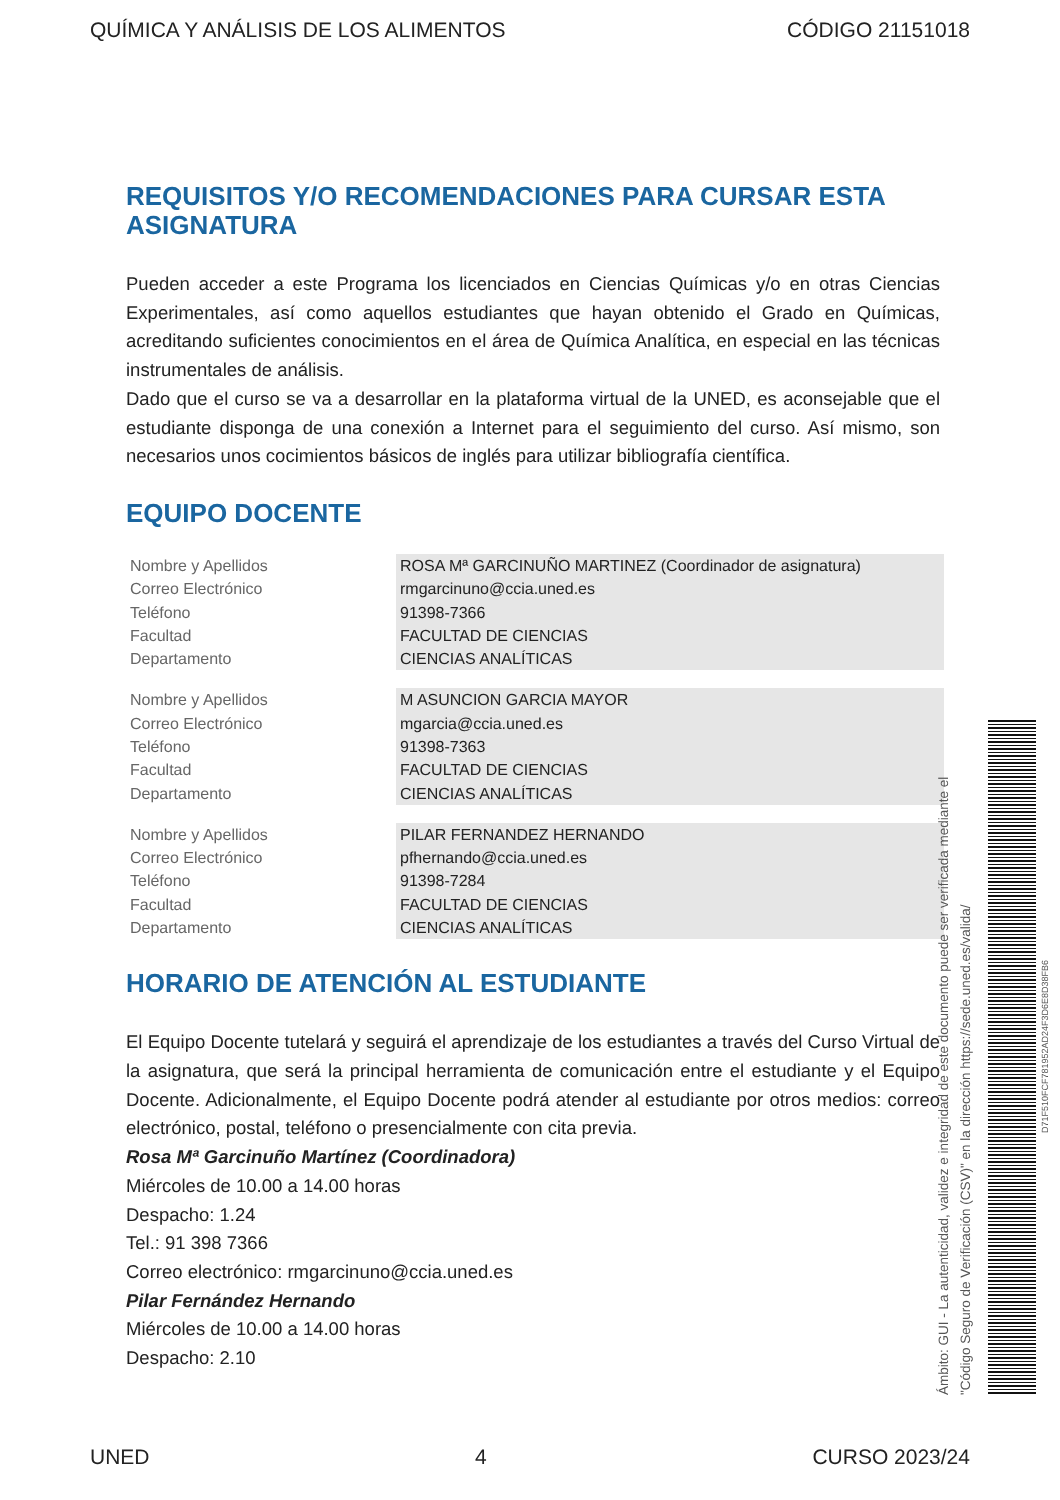QUÍMICA Y ANÁLISIS DE LOS ALIMENTOS CÓDIGO 21151018
REQUISITOS Y/O RECOMENDACIONES PARA CURSAR ESTA ASIGNATURA
Pueden acceder a este Programa los licenciados en Ciencias Químicas y/o en otras Ciencias Experimentales, así como aquellos estudiantes que hayan obtenido el Grado en Químicas, acreditando suficientes conocimientos en el área de Química Analítica, en especial en las técnicas instrumentales de análisis.
Dado que el curso se va a desarrollar en la plataforma virtual de la UNED, es aconsejable que el estudiante disponga de una conexión a Internet para el seguimiento del curso. Así mismo, son necesarios unos cocimientos básicos de inglés para utilizar bibliografía científica.
EQUIPO DOCENTE
| Nombre y Apellidos | ROSA Mª GARCINUÑO MARTINEZ (Coordinador de asignatura) |
| Correo Electrónico | rmgarcinuno@ccia.uned.es |
| Teléfono | 91398-7366 |
| Facultad | FACULTAD DE CIENCIAS |
| Departamento | CIENCIAS ANALÍTICAS |
| Nombre y Apellidos | M ASUNCION GARCIA MAYOR |
| Correo Electrónico | mgarcia@ccia.uned.es |
| Teléfono | 91398-7363 |
| Facultad | FACULTAD DE CIENCIAS |
| Departamento | CIENCIAS ANALÍTICAS |
| Nombre y Apellidos | PILAR FERNANDEZ HERNANDO |
| Correo Electrónico | pfhernando@ccia.uned.es |
| Teléfono | 91398-7284 |
| Facultad | FACULTAD DE CIENCIAS |
| Departamento | CIENCIAS ANALÍTICAS |
HORARIO DE ATENCIÓN AL ESTUDIANTE
El Equipo Docente tutelará y seguirá el aprendizaje de los estudiantes a través del Curso Virtual de la asignatura, que será la principal herramienta de comunicación entre el estudiante y el Equipo Docente. Adicionalmente, el Equipo Docente podrá atender al estudiante por otros medios: correo electrónico, postal, teléfono o presencialmente con cita previa.
Rosa Mª Garcinuño Martínez (Coordinadora)
Miércoles de 10.00 a 14.00 horas
Despacho: 1.24
Tel.: 91 398 7366
Correo electrónico: rmgarcinuno@ccia.uned.es
Pilar Fernández Hernando
Miércoles de 10.00 a 14.00 horas
Despacho: 2.10
Ámbito: GUI - La autenticidad, validez e integridad de este documento puede ser verificada mediante el
"Código Seguro de Verificación (CSV)" en la dirección https://sede.uned.es/valida/
D71F510FCF781952AD24F3D6E8D38FB6
UNED 4 CURSO 2023/24